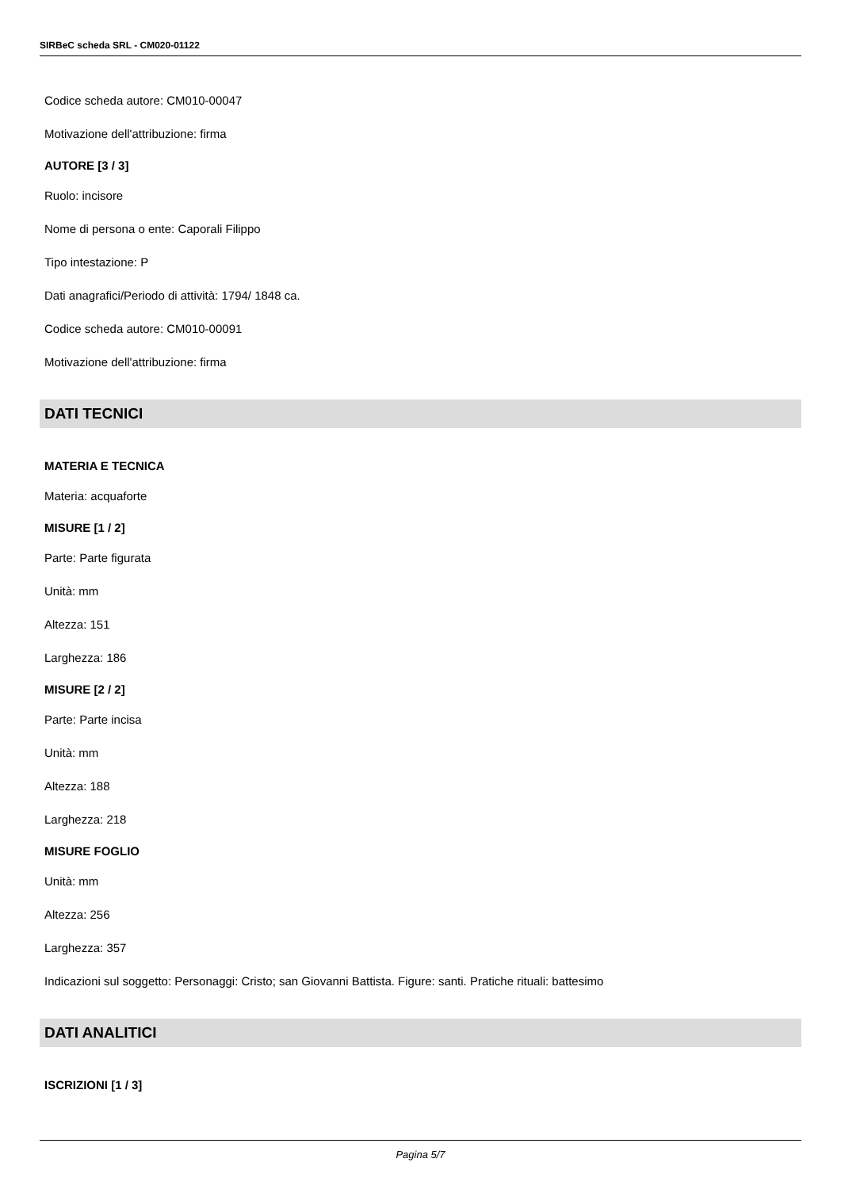SIRBeC scheda SRL - CM020-01122
Codice scheda autore: CM010-00047
Motivazione dell'attribuzione: firma
AUTORE [3 / 3]
Ruolo: incisore
Nome di persona o ente: Caporali Filippo
Tipo intestazione: P
Dati anagrafici/Periodo di attività: 1794/ 1848 ca.
Codice scheda autore: CM010-00091
Motivazione dell'attribuzione: firma
DATI TECNICI
MATERIA E TECNICA
Materia: acquaforte
MISURE [1 / 2]
Parte: Parte figurata
Unità: mm
Altezza: 151
Larghezza: 186
MISURE [2 / 2]
Parte: Parte incisa
Unità: mm
Altezza: 188
Larghezza: 218
MISURE FOGLIO
Unità: mm
Altezza: 256
Larghezza: 357
Indicazioni sul soggetto: Personaggi: Cristo; san Giovanni Battista. Figure: santi. Pratiche rituali: battesimo
DATI ANALITICI
ISCRIZIONI [1 / 3]
Pagina 5/7